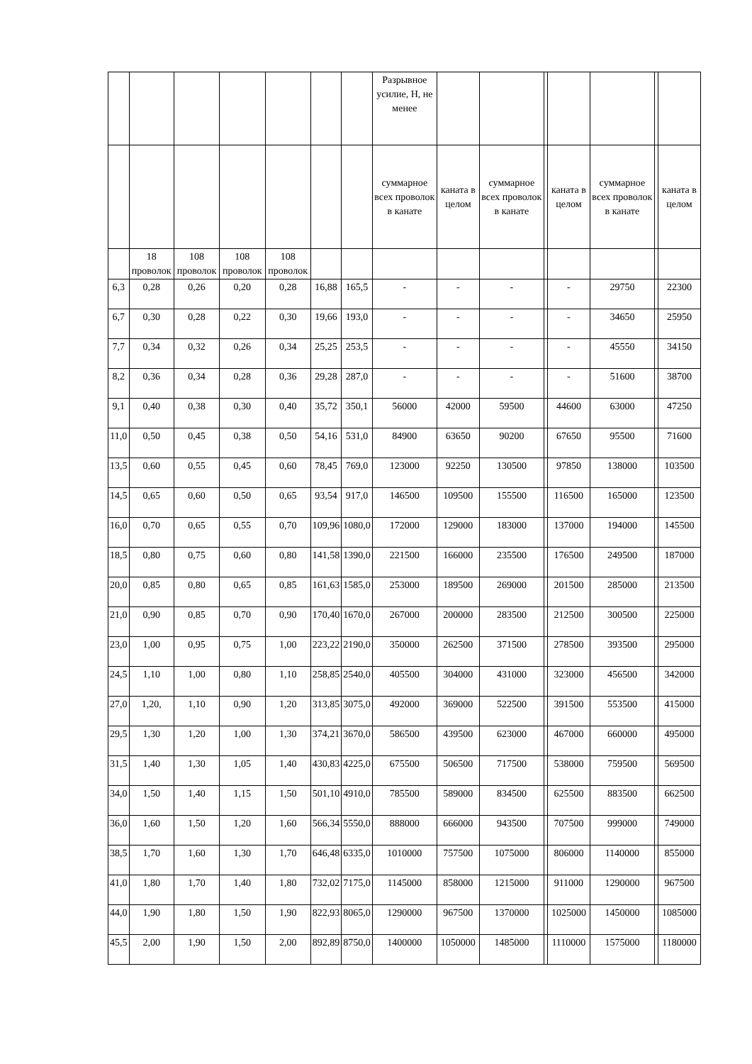| | | | | | | | Разрывное усилие, Н, не менее | | | | | | | |
| | | | | | | | суммарное всех проволок в канате | каната в целом | суммарное всех проволок в канате | | каната в целом | суммарное всех проволок в канате | | каната в целом |
| | 18 проволок | 108 проволок | 108 проволок | 108 проволок | | | | | | | | | | |
| 6,3 | 0,28 | 0,26 | 0,20 | 0,28 | 16,88 | 165,5 | - | - | - | | - | 29750 | | 22300 |
| 6,7 | 0,30 | 0,28 | 0,22 | 0,30 | 19,66 | 193,0 | - | - | - | | - | 34650 | | 25950 |
| 7,7 | 0,34 | 0,32 | 0,26 | 0,34 | 25,25 | 253,5 | - | - | - | | - | 45550 | | 34150 |
| 8,2 | 0,36 | 0,34 | 0,28 | 0,36 | 29,28 | 287,0 | - | - | - | | - | 51600 | | 38700 |
| 9,1 | 0,40 | 0,38 | 0,30 | 0,40 | 35,72 | 350,1 | 56000 | 42000 | 59500 | | 44600 | 63000 | | 47250 |
| 11,0 | 0,50 | 0,45 | 0,38 | 0,50 | 54,16 | 531,0 | 84900 | 63650 | 90200 | | 67650 | 95500 | | 71600 |
| 13,5 | 0,60 | 0,55 | 0,45 | 0,60 | 78,45 | 769,0 | 123000 | 92250 | 130500 | | 97850 | 138000 | | 103500 |
| 14,5 | 0,65 | 0,60 | 0,50 | 0,65 | 93,54 | 917,0 | 146500 | 109500 | 155500 | | 116500 | 165000 | | 123500 |
| 16,0 | 0,70 | 0,65 | 0,55 | 0,70 | 109,96 | 1080,0 | 172000 | 129000 | 183000 | | 137000 | 194000 | | 145500 |
| 18,5 | 0,80 | 0,75 | 0,60 | 0,80 | 141,58 | 1390,0 | 221500 | 166000 | 235500 | | 176500 | 249500 | | 187000 |
| 20,0 | 0,85 | 0,80 | 0,65 | 0,85 | 161,63 | 1585,0 | 253000 | 189500 | 269000 | | 201500 | 285000 | | 213500 |
| 21,0 | 0,90 | 0,85 | 0,70 | 0,90 | 170,40 | 1670,0 | 267000 | 200000 | 283500 | | 212500 | 300500 | | 225000 |
| 23,0 | 1,00 | 0,95 | 0,75 | 1,00 | 223,22 | 2190,0 | 350000 | 262500 | 371500 | | 278500 | 393500 | | 295000 |
| 24,5 | 1,10 | 1,00 | 0,80 | 1,10 | 258,85 | 2540,0 | 405500 | 304000 | 431000 | | 323000 | 456500 | | 342000 |
| 27,0 | 1,20, | 1,10 | 0,90 | 1,20 | 313,85 | 3075,0 | 492000 | 369000 | 522500 | | 391500 | 553500 | | 415000 |
| 29,5 | 1,30 | 1,20 | 1,00 | 1,30 | 374,21 | 3670,0 | 586500 | 439500 | 623000 | | 467000 | 660000 | | 495000 |
| 31,5 | 1,40 | 1,30 | 1,05 | 1,40 | 430,83 | 4225,0 | 675500 | 506500 | 717500 | | 538000 | 759500 | | 569500 |
| 34,0 | 1,50 | 1,40 | 1,15 | 1,50 | 501,10 | 4910,0 | 785500 | 589000 | 834500 | | 625500 | 883500 | | 662500 |
| 36,0 | 1,60 | 1,50 | 1,20 | 1,60 | 566,34 | 5550,0 | 888000 | 666000 | 943500 | | 707500 | 999000 | | 749000 |
| 38,5 | 1,70 | 1,60 | 1,30 | 1,70 | 646,48 | 6335,0 | 1010000 | 757500 | 1075000 | | 806000 | 1140000 | | 855000 |
| 41,0 | 1,80 | 1,70 | 1,40 | 1,80 | 732,02 | 7175,0 | 1145000 | 858000 | 1215000 | | 911000 | 1290000 | | 967500 |
| 44,0 | 1,90 | 1,80 | 1,50 | 1,90 | 822,93 | 8065,0 | 1290000 | 967500 | 1370000 | | 1025000 | 1450000 | | 1085000 |
| 45,5 | 2,00 | 1,90 | 1,50 | 2,00 | 892,89 | 8750,0 | 1400000 | 1050000 | 1485000 | | 1110000 | 1575000 | | 1180000 |